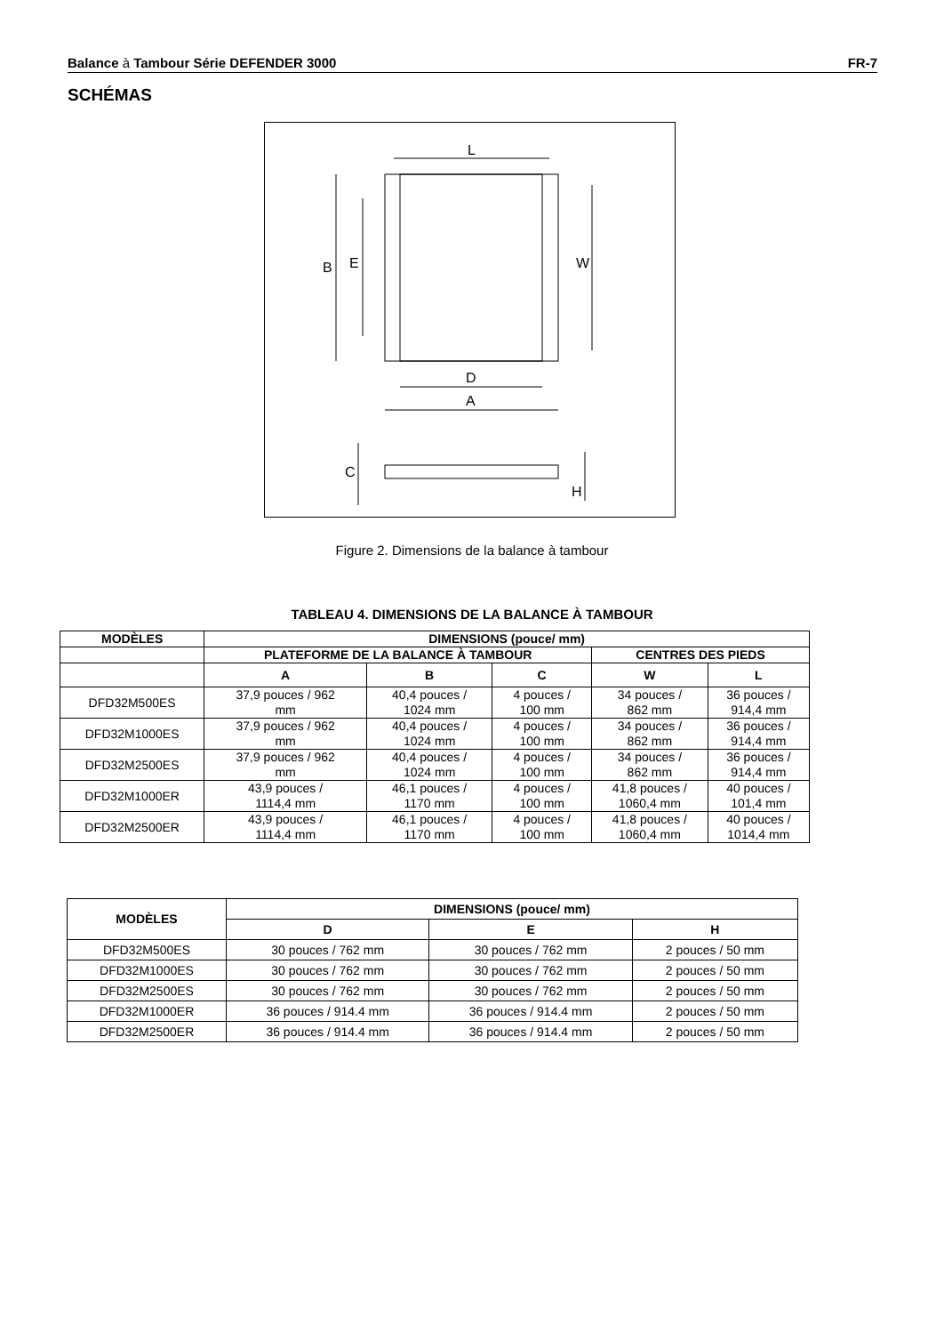Balance à Tambour Série DEFENDER 3000 FR-7
SCHÉMAS
L
B
E
W
D
A
C
H
Figure 2. Dimensions de la balance à tambour
TABLEAU 4. DIMENSIONS DE LA BALANCE À TAMBOUR
| MODÈLES | DIMENSIONS (pouce/ mm) | | | | |
| --- | --- | --- | --- | --- | --- |
| | PLATEFORME DE LA BALANCE À TAMBOUR | | | CENTRES DES PIEDS | |
| | A | B | C | W | L |
| DFD32M500ES | 37,9 pouces / 962 mm | 40,4 pouces / 1024 mm | 4 pouces / 100 mm | 34 pouces / 862 mm | 36 pouces / 914,4 mm |
| DFD32M1000ES | 37,9 pouces / 962 mm | 40,4 pouces / 1024 mm | 4 pouces / 100 mm | 34 pouces / 862 mm | 36 pouces / 914,4 mm |
| DFD32M2500ES | 37,9 pouces / 962 mm | 40,4 pouces / 1024 mm | 4 pouces / 100 mm | 34 pouces / 862 mm | 36 pouces / 914,4 mm |
| DFD32M1000ER | 43,9 pouces / 1114,4 mm | 46,1 pouces / 1170 mm | 4 pouces / 100 mm | 41,8 pouces / 1060,4 mm | 40 pouces / 101,4 mm |
| DFD32M2500ER | 43,9 pouces / 1114,4 mm | 46,1 pouces / 1170 mm | 4 pouces / 100 mm | 41,8 pouces / 1060,4 mm | 40 pouces / 1014,4 mm |
| MODÈLES | DIMENSIONS (pouce/ mm) | | |
| --- | --- | --- | --- |
| | D | E | H |
| DFD32M500ES | 30 pouces / 762 mm | 30 pouces / 762 mm | 2 pouces / 50 mm |
| DFD32M1000ES | 30 pouces / 762 mm | 30 pouces / 762 mm | 2 pouces / 50 mm |
| DFD32M2500ES | 30 pouces / 762 mm | 30 pouces / 762 mm | 2 pouces / 50 mm |
| DFD32M1000ER | 36 pouces / 914.4 mm | 36 pouces / 914.4 mm | 2 pouces / 50 mm |
| DFD32M2500ER | 36 pouces / 914.4 mm | 36 pouces / 914.4 mm | 2 pouces / 50 mm |